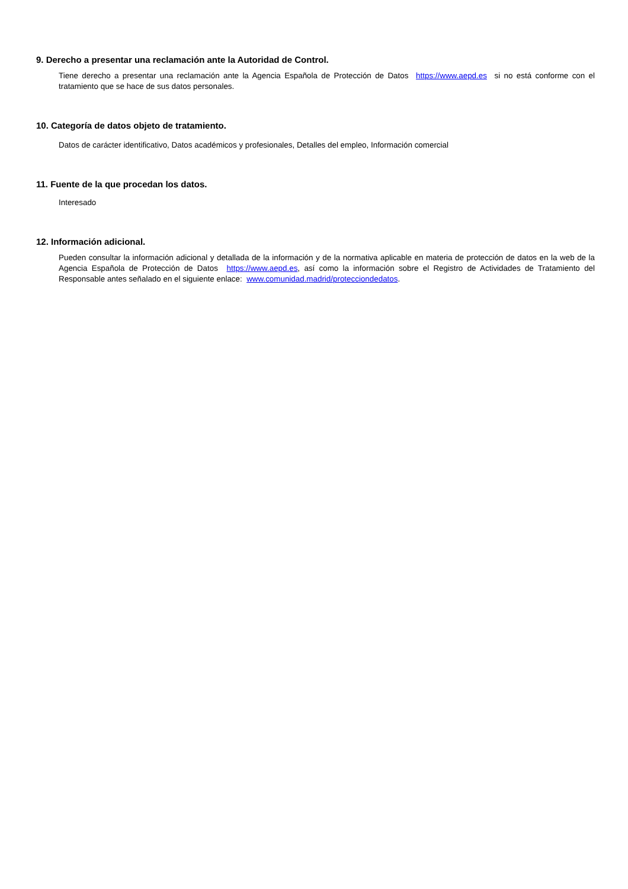9. Derecho a presentar una reclamación ante la Autoridad de Control.
Tiene derecho a presentar una reclamación ante la Agencia Española de Protección de Datos https://www.aepd.es si no está conforme con el tratamiento que se hace de sus datos personales.
10. Categoría de datos objeto de tratamiento.
Datos de carácter identificativo, Datos académicos y profesionales, Detalles del empleo, Información comercial
11. Fuente de la que procedan los datos.
Interesado
12. Información adicional.
Pueden consultar la información adicional y detallada de la información y de la normativa aplicable en materia de protección de datos en la web de la Agencia Española de Protección de Datos https://www.aepd.es, así como la información sobre el Registro de Actividades de Tratamiento del Responsable antes señalado en el siguiente enlace: www.comunidad.madrid/protecciondedatos.